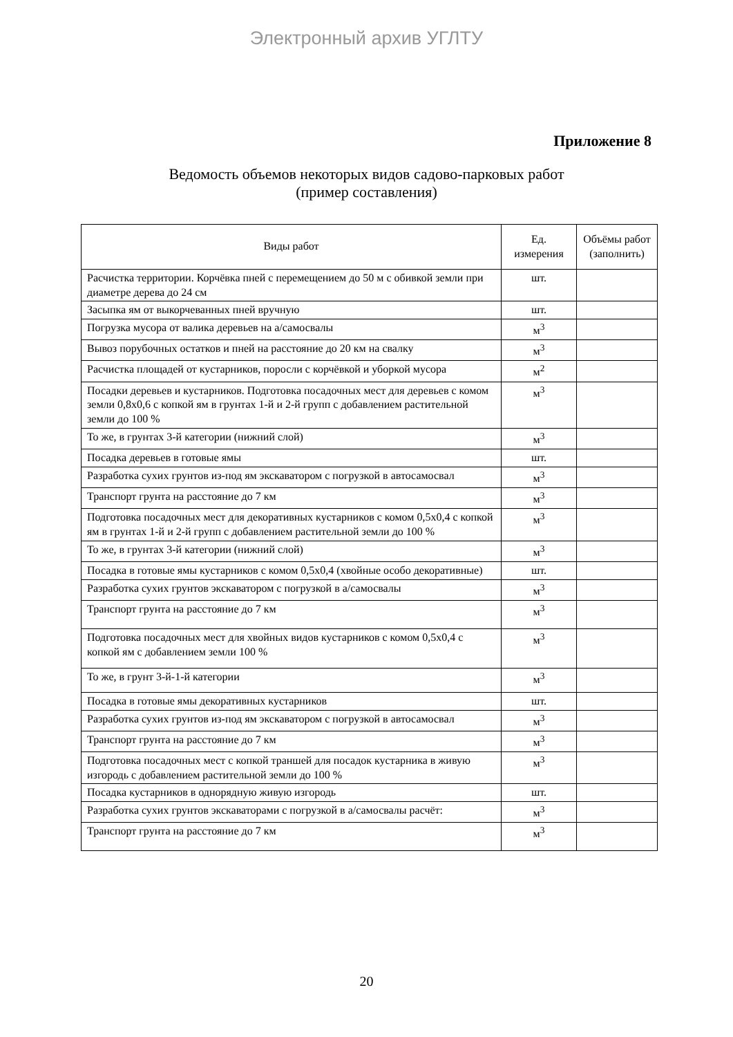Электронный архив УГЛТУ
Приложение 8
Ведомость объемов некоторых видов садово-парковых работ
(пример составления)
| Виды работ | Ед. измерения | Объёмы работ (заполнить) |
| --- | --- | --- |
| Расчистка территории. Корчёвка пней с перемещением до 50 м с обивкой земли при диаметре дерева до 24 см | шт. | |
| Засыпка ям от выкорчеванных пней вручную | шт. | |
| Погрузка мусора от валика деревьев на а/самосвалы | м<sup>3</sup> | |
| Вывоз порубочных остатков и пней на расстояние до 20 км на свалку | м<sup>3</sup> | |
| Расчистка площадей от кустарников, поросли с корчёвкой и уборкой мусора | м<sup>2</sup> | |
| Посадки деревьев и кустарников. Подготовка посадочных мест для деревьев с комом земли 0,8x0,6 с копкой ям в грунтах 1-й и 2-й групп с добавлением растительной земли до 100 % | м<sup>3</sup> | |
| То же, в грунтах 3-й категории (нижний слой) | м<sup>3</sup> | |
| Посадка деревьев в готовые ямы | шт. | |
| Разработка сухих грунтов из-под ям экскаватором с погрузкой в автосамосвал | м<sup>3</sup> | |
| Транспорт грунта на расстояние до 7 км | м<sup>3</sup> | |
| Подготовка посадочных мест для декоративных кустарников с комом 0,5x0,4 с копкой ям в грунтах 1-й и 2-й групп с добавлением растительной земли до 100 % | м<sup>3</sup> | |
| То же, в грунтах 3-й категории (нижний слой) | м<sup>3</sup> | |
| Посадка в готовые ямы кустарников с комом 0,5x0,4 (хвойные особо декоративные) | шт. | |
| Разработка сухих грунтов экскаватором с погрузкой в а/самосвалы | м<sup>3</sup> | |
| Транспорт грунта на расстояние до 7 км | м<sup>3</sup> | |
| Подготовка посадочных мест для хвойных видов кустарников с комом 0,5x0,4 с копкой ям с добавлением земли 100 % | м<sup>3</sup> | |
| То же, в грунт 3-й-1-й категории | м<sup>3</sup> | |
| Посадка в готовые ямы декоративных кустарников | шт. | |
| Разработка сухих грунтов из-под ям экскаватором с погрузкой в автосамосвал | м<sup>3</sup> | |
| Транспорт грунта на расстояние до 7 км | м<sup>3</sup> | |
| Подготовка посадочных мест с копкой траншей для посадок кустарника в живую изгородь с добавлением растительной земли до 100 % | м<sup>3</sup> | |
| Посадка кустарников в однорядную живую изгородь | шт. | |
| Разработка сухих грунтов экскаваторами с погрузкой в а/самосвалы расчёт: | м<sup>3</sup> | |
| Транспорт грунта на расстояние до 7 км | м<sup>3</sup> | |
20